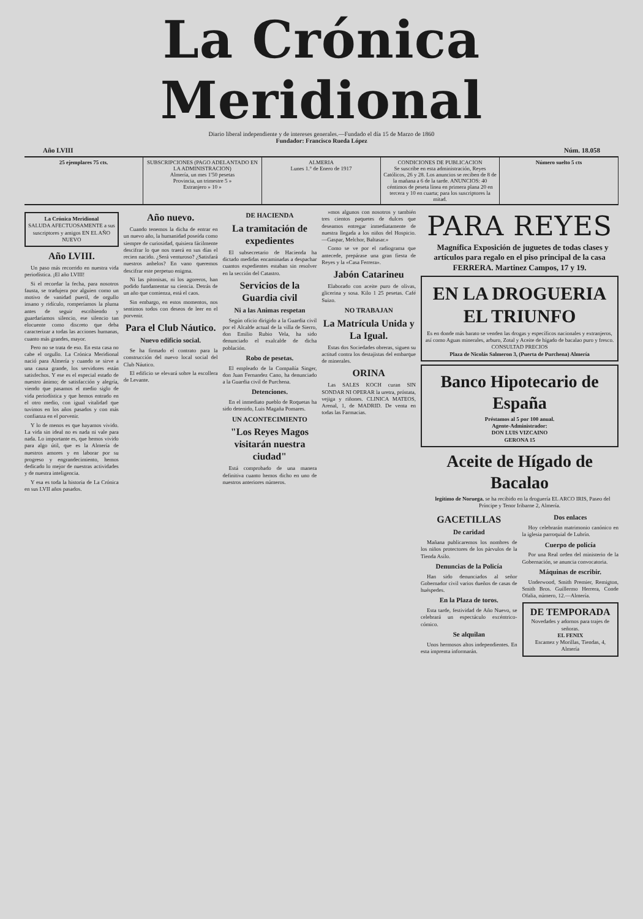La Crónica Meridional
Diario liberal independiente y de intereses generales.—Fundado el día 15 de Marzo de 1860
Fundador: Francisco Rueda López
Año LVIII Núm. 18.058
25 ejemplares 75 cts. SUBSCRIPCIONES (PAGO ADELANTADO EN LA ADMINISTRACION)
Almería, un mes 1'50 pesetas
Provincia, un trimestre 5 »
Extranjero » 10 »
ALMERIA
Lunes 1.° de Enero de 1917
CONDICIONES DE PUBLICACION
Se suscribe en esta administración, Reyes Católicos, 26 y 28. Los anuncios se reciben de 8 de la mañana a 6 de la tarde. ANUNCIOS: 40 céntimos de peseta línea en primera plana 20 en tercera y 10 en cuarta; para los suscriptores la mitad.
Número suelto 5 cts
La Crónica Meridional
SALUDA AFECTUOSAMENTE a sus suscriptores y amigos EN EL AÑO NUEVO
Año LVIII.
Un paso más recorrido en nuestra vida periodística. ¡El año LVIII!
Si el recordar la fecha, para nosotros fausta, se tradujera por alguien como un motivo de vanidad pueril, de orgullo insano y ridículo, romperíamos la pluma antes de seguir escribiendo y guardaríamos silencio, ese silencio tan elocuente como discreto que deba caracterizar a todas las acciones humanas, cuanto más grandes, mayor.
Pero no se trata de eso. En esta casa no cabe el orgullo. La Crónica Meridional nació para Almería y cuando se sirve a una causa grande, los servidores están satisfechos. Y ese es el especial estado de nuestro ánimo; de satisfacción y alegría, viendo que pasamos el medio siglo de vida periodística y que hemos entrado en el otro medio, con igual vitalidad que tuvimos en los años pasados y con más confianza en el porvenir.
Y lo de menos es que hayamos vivido. La vida sin ideal no es nada ni vale para nada. Lo importante es, que hemos vivido para algo útil, que es la Almería de nuestros amores y en laborar por su progreso y engrandecimiento, hemos dedicado lo mejor de nuestras actividades y de nuestra inteligencia.
Y esa es toda la historia de La Crónica en sus LVII años pasados.
Año nuevo.
Cuando tenemos la dicha de entrar en un nuevo año, la humanidad poseída como siempre de curiosidad, quisiera fácilmente descifrar lo que nos traerá en sus días el recien nacido. ¿Será venturoso? ¿Satisfará nuestros anhelos? En vano queremos descifrar este perpetuo enigma.
Ni las pitonisas, ni los agoreros, han podido fundamentar su ciencia. Detrás de un año que comienza, está el caos.
Sin embargo, en estos momentos, nos sentimos todos con deseos de leer en el porvenir.
Para el Club Náutico.
Nuevo edificio social.
Se ha firmado el contrato para la construcción del nuevo local social del Club Náutico.
El edificio se elevará sobre la escollera de Levante.
DE HACIENDA
La tramitación de expedientes
El subsecretario de Hacienda ha dictado medidas encaminadas a despachar cuantos expedientes estaban sin resolver en la sección del Catastro.
Servicios de la Guardia civil
Ni a las Animas respetan
Según oficio dirigido a la Guardia civil por el Alcalde actual de la villa de Sierro, don Emilio Rubio Vela, ha sido denunciado el exalcalde de dicha población.
Robo de pesetas.
El empleado de la Compañía Singer, don Juan Fernandez Cano, ha denunciado a la Guardia civil de Purchena.
Detenciones.
En el inmediato pueblo de Roquetas ha sido detenido, Luis Magaña Pomares.
UN ACONTECIMIENTO
"Los Reyes Magos visitarán nuestra ciudad"
Está comprobado de una manera definitiva cuanto hemos dicho en uno de nuestros anteriores números.
»mos algunos con nosotros y también tres cientos paquetes de dulces que deseamos entregar inmediatamente de nuestra llegada a los niños del Hospicio. —Gaspar, Melchor, Baltasar.»
Como se ve por el radiograma que antecede, prepárase una gran fiesta de Reyes y la «Casa Ferrera».
Jabón Catarineu
Elaborado con aceite puro de olivas, glicerina y sosa. Kilo 1 25 pesetas. Café Suizo.
NO TRABAJAN
La Matrícula Unida y La Igual.
Estas dos Sociedades obreras, siguen su actitud contra los destajistas del embarque de minerales.
ORINA
Las SALES KOCH curan SIN SONDAR NI OPERAR la uretra, próstata, vejiga y riñones. CLINICA MATEOS, Arenal, 1, de MADRID. De venta en todas las Farmacias.
PARA REYES
Magnífica Exposición de juguetes de todas clases y artículos para regalo en el piso principal de la casa FERRERA. Martinez Campos, 17 y 19.
EN LA DROGUERIA EL TRIUNFO
Es en donde más barato se venden las drogas y específicos nacionales y extranjeros, así como Aguas minerales, arburo, Zotal y Aceite de hígado de bacalao puro y fresco. CONSULTAD PRECIOS
Plaza de Nicolás Salmeron 3, (Puerta de Purchena) Almería
Banco Hipotecario de España
Préstamos al 5 por 100 anual.
Agente-Administrador:
DON LUIS VIZCAINO
GERONA 15
Aceite de Hígado de Bacalao
legítimo de Noruega. se ha recibido en la droguería EL ARCO IRIS, Paseo del Príncipe y Tenor Iribarne 2, Almería.
GACETILLAS
De caridad
Mañana publicaremos los nombres de los niños protectores de los párvulos de la Tienda Asilo.
Denuncias de la Policía
Han sido denunciados al señor Gobernador civil varios dueños de casas de huéspedes.
En la Plaza de toros.
Esta tarde, festividad de Año Nuevo, se celebrará un espectáculo excéntrico-cómico.
Se alquilan
Unos hermosos altos independientes. En esta imprenta informarán.
Dos enlaces
Hoy celebrarán matrimonio canónico en la iglesia parroquial de Lubrín.
Cuerpo de policía
Por una Real orden del ministerio de la Gobernación, se anuncia convocatoria.
Máquinas de escribir.
Underwood, Smith Premier, Remigton, Smith Bros. Guillermo Herrera, Conde Ofalia, número, 12.—Almería.
DE TEMPORADA
Novedades y adornos para trajes de señoras.
EL FENIX
Escamez y Morillas, Tiendas, 4, Almería